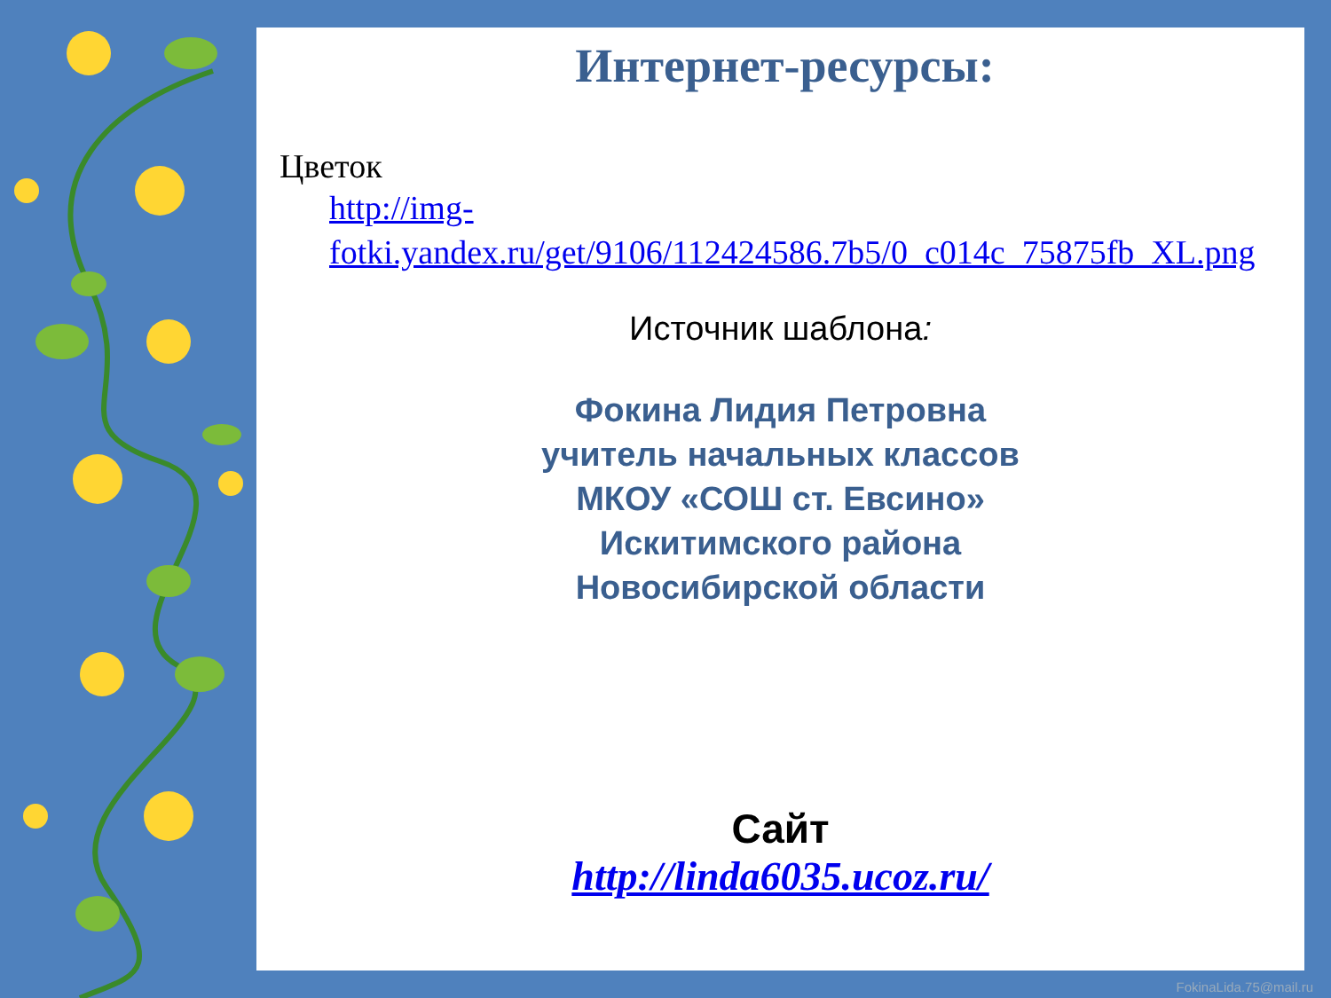Интернет-ресурсы:
Цветок
http://img-fotki.yandex.ru/get/9106/112424586.7b5/0_c014c_75875fb_XL.png
Источник шаблона:
Фокина Лидия Петровна
учитель начальных классов
МКОУ «СОШ ст. Евсино»
Искитимского района
Новосибирской области
Сайт
http://linda6035.ucoz.ru/
FokinaLida.75@mail.ru